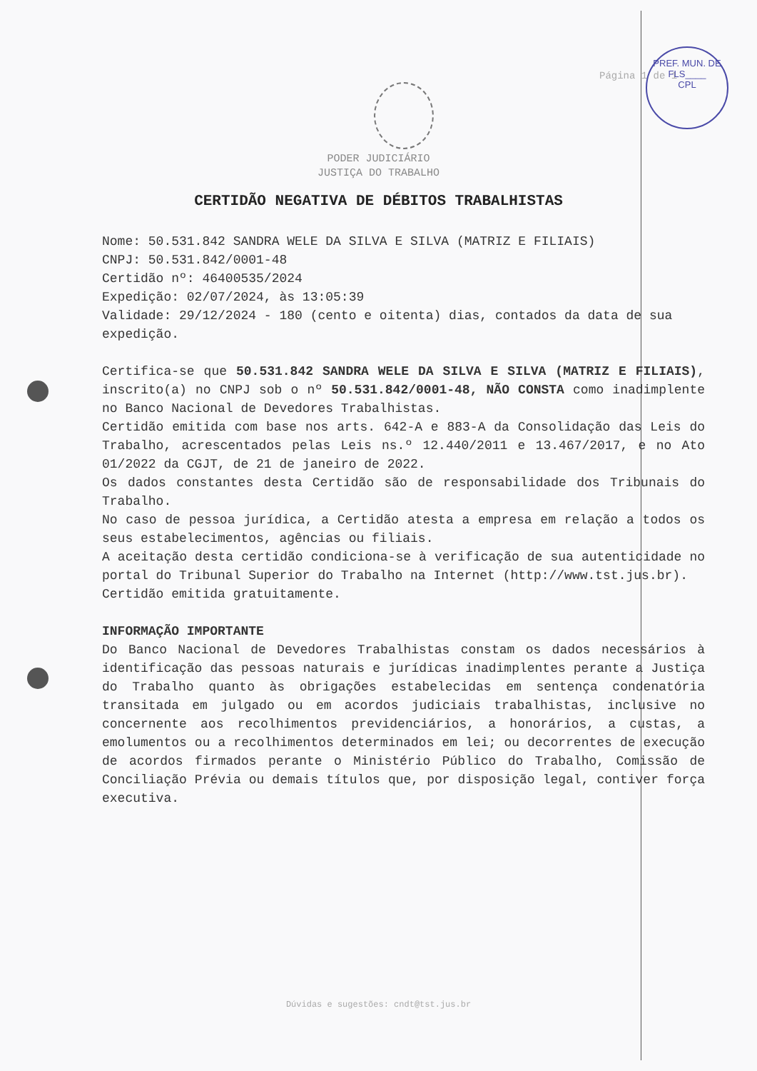Página 1 de 1
PREF. MUN. DE
FLS____
CPL
PODER JUDICIÁRIO
JUSTIÇA DO TRABALHO
CERTIDÃO NEGATIVA DE DÉBITOS TRABALHISTAS
Nome: 50.531.842 SANDRA WELE DA SILVA E SILVA (MATRIZ E FILIAIS)
CNPJ: 50.531.842/0001-48
Certidão nº: 46400535/2024
Expedição: 02/07/2024, às 13:05:39
Validade: 29/12/2024 - 180 (cento e oitenta) dias, contados da data de sua expedição.
Certifica-se que 50.531.842 SANDRA WELE DA SILVA E SILVA (MATRIZ E FILIAIS), inscrito(a) no CNPJ sob o nº 50.531.842/0001-48, NÃO CONSTA como inadimplente no Banco Nacional de Devedores Trabalhistas.
Certidão emitida com base nos arts. 642-A e 883-A da Consolidação das Leis do Trabalho, acrescentados pelas Leis ns.º 12.440/2011 e 13.467/2017, e no Ato 01/2022 da CGJT, de 21 de janeiro de 2022.
Os dados constantes desta Certidão são de responsabilidade dos Tribunais do Trabalho.
No caso de pessoa jurídica, a Certidão atesta a empresa em relação a todos os seus estabelecimentos, agências ou filiais.
A aceitação desta certidão condiciona-se à verificação de sua autenticidade no portal do Tribunal Superior do Trabalho na Internet (http://www.tst.jus.br).
Certidão emitida gratuitamente.
INFORMAÇÃO IMPORTANTE
Do Banco Nacional de Devedores Trabalhistas constam os dados necessários à identificação das pessoas naturais e jurídicas inadimplentes perante a Justiça do Trabalho quanto às obrigações estabelecidas em sentença condenatória transitada em julgado ou em acordos judiciais trabalhistas, inclusive no concernente aos recolhimentos previdenciários, a honorários, a custas, a emolumentos ou a recolhimentos determinados em lei; ou decorrentes de execução de acordos firmados perante o Ministério Público do Trabalho, Comissão de Conciliação Prévia ou demais títulos que, por disposição legal, contiver força executiva.
Dúvidas e sugestões: cndt@tst.jus.br